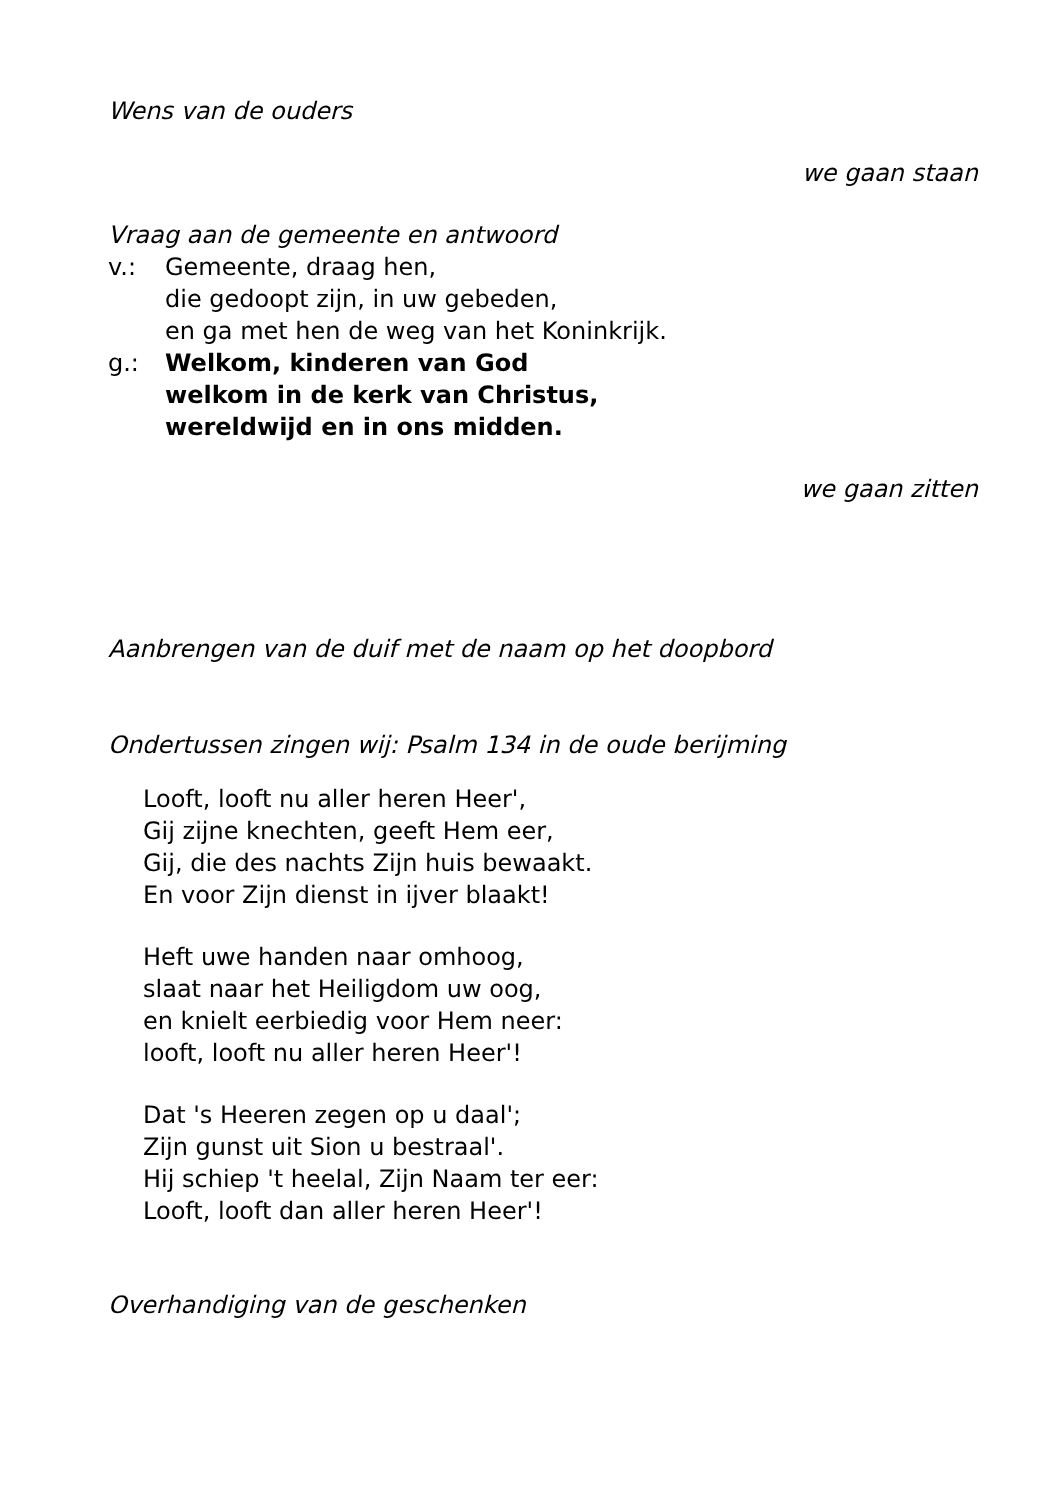Wens van de ouders
we gaan staan
Vraag aan de gemeente en antwoord
v.: Gemeente, draag hen,
die gedoopt zijn, in uw gebeden,
en ga met hen de weg van het Koninkrijk.
g.: Welkom, kinderen van God
welkom in de kerk van Christus,
wereldwijd en in ons midden.
we gaan zitten
Aanbrengen van de duif met de naam op het doopbord
Ondertussen zingen wij: Psalm 134 in de oude berijming
Looft, looft nu aller heren Heer',
Gij zijne knechten, geeft Hem eer,
Gij, die des nachts Zijn huis bewaakt.
En voor Zijn dienst in ijver blaakt!
Heft uwe handen naar omhoog,
slaat naar het Heiligdom uw oog,
en knielt eerbiedig voor Hem neer:
looft, looft nu aller heren Heer'!
Dat 's Heeren zegen op u daal';
Zijn gunst uit Sion u bestraal'.
Hij schiep 't heelal, Zijn Naam ter eer:
Looft, looft dan aller heren Heer'!
Overhandiging van de geschenken